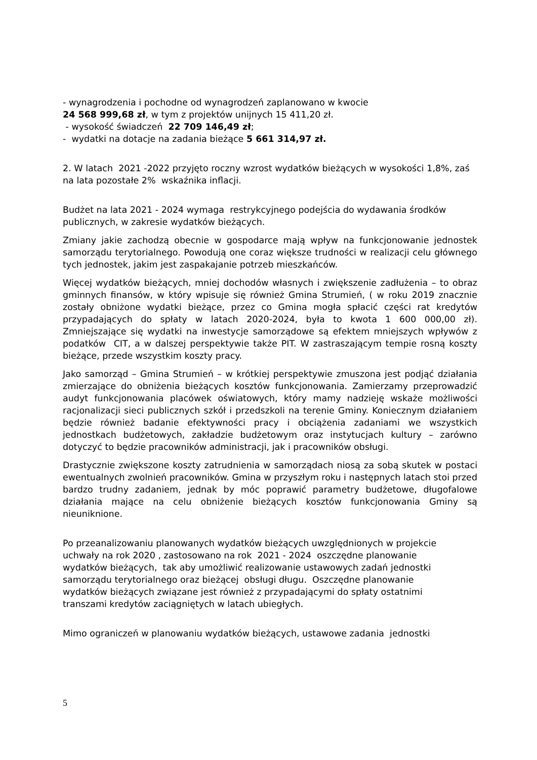- wynagrodzenia i pochodne od wynagrodzeń zaplanowano w kwocie
24 568 999,68 zł, w tym z projektów unijnych 15 411,20 zł.
- wysokość świadczeń 22 709 146,49 zł;
- wydatki na dotacje na zadania bieżące 5 661 314,97 zł.
2. W latach 2021 -2022 przyjęto roczny wzrost wydatków bieżących w wysokości 1,8%, zaś na lata pozostałe 2% wskaźnika inflacji.
Budżet na lata 2021 - 2024 wymaga restrykcyjnego podejścia do wydawania środków publicznych, w zakresie wydatków bieżących.
Zmiany jakie zachodzą obecnie w gospodarce mają wpływ na funkcjonowanie jednostek samorządu terytorialnego. Powodują one coraz większe trudności w realizacji celu głównego tych jednostek, jakim jest zaspakajanie potrzeb mieszkańców.
Więcej wydatków bieżących, mniej dochodów własnych i zwiększenie zadłużenia – to obraz gminnych finansów, w który wpisuje się również Gmina Strumień, ( w roku 2019 znacznie zostały obniżone wydatki bieżące, przez co Gmina mogła spłacić części rat kredytów przypadających do spłaty w latach 2020-2024, była to kwota 1 600 000,00 zł). Zmniejszające się wydatki na inwestycje samorządowe są efektem mniejszych wpływów z podatków CIT, a w dalszej perspektywie także PIT. W zastraszającym tempie rosną koszty bieżące, przede wszystkim koszty pracy.
Jako samorząd – Gmina Strumień – w krótkiej perspektywie zmuszona jest podjąć działania zmierzające do obniżenia bieżących kosztów funkcjonowania. Zamierzamy przeprowadzić audyt funkcjonowania placówek oświatowych, który mamy nadzieję wskaże możliwości racjonalizacji sieci publicznych szkół i przedszkoli na terenie Gminy. Koniecznym działaniem będzie również badanie efektywności pracy i obciążenia zadaniami we wszystkich jednostkach budżetowych, zakładzie budżetowym oraz instytucjach kultury – zarówno dotyczyć to będzie pracowników administracji, jak i pracowników obsługi.
Drastycznie zwiększone koszty zatrudnienia w samorządach niosą za sobą skutek w postaci ewentualnych zwolnień pracowników. Gmina w przyszłym roku i następnych latach stoi przed bardzo trudny zadaniem, jednak by móc poprawić parametry budżetowe, długofalowe działania mające na celu obniżenie bieżących kosztów funkcjonowania Gminy są nieuniknione.
Po przeanalizowaniu planowanych wydatków bieżących uwzględnionych w projekcie
uchwały na rok 2020 , zastosowano na rok 2021 - 2024 oszczędne planowanie
wydatków bieżących, tak aby umożliwić realizowanie ustawowych zadań jednostki
samorządu terytorialnego oraz bieżącej obsługi długu. Oszczędne planowanie
wydatków bieżących związane jest również z przypadającymi do spłaty ostatnimi
transzami kredytów zaciągniętych w latach ubiegłych.
Mimo ograniczeń w planowaniu wydatków bieżących, ustawowe zadania jednostki
5